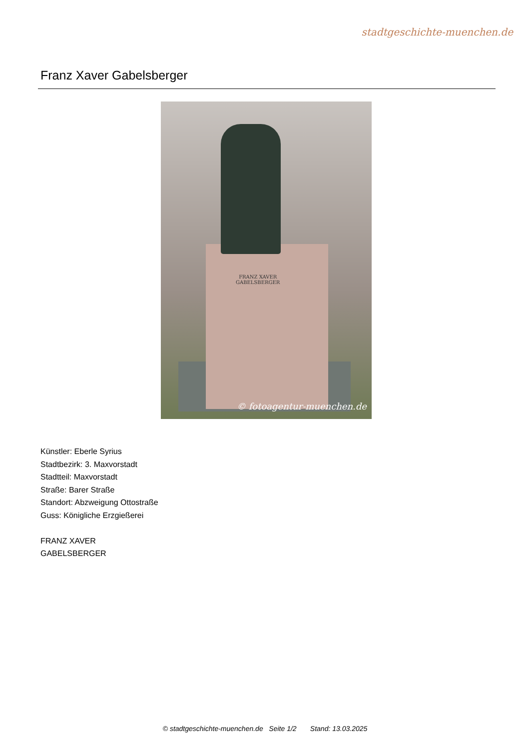stadtgeschichte-muenchen.de
Franz Xaver Gabelsberger
FRANZ XAVER
GABELSBERGER
© fotoagentur-muenchen.de
Künstler: Eberle Syrius
Stadtbezirk: 3. Maxvorstadt
Stadtteil: Maxvorstadt
Straße: Barer Straße
Standort: Abzweigung Ottostraße
Guss: Königliche Erzgießerei
FRANZ XAVER
GABELSBERGER
© stadtgeschichte-muenchen.de Seite 1/2 Stand: 13.03.2025